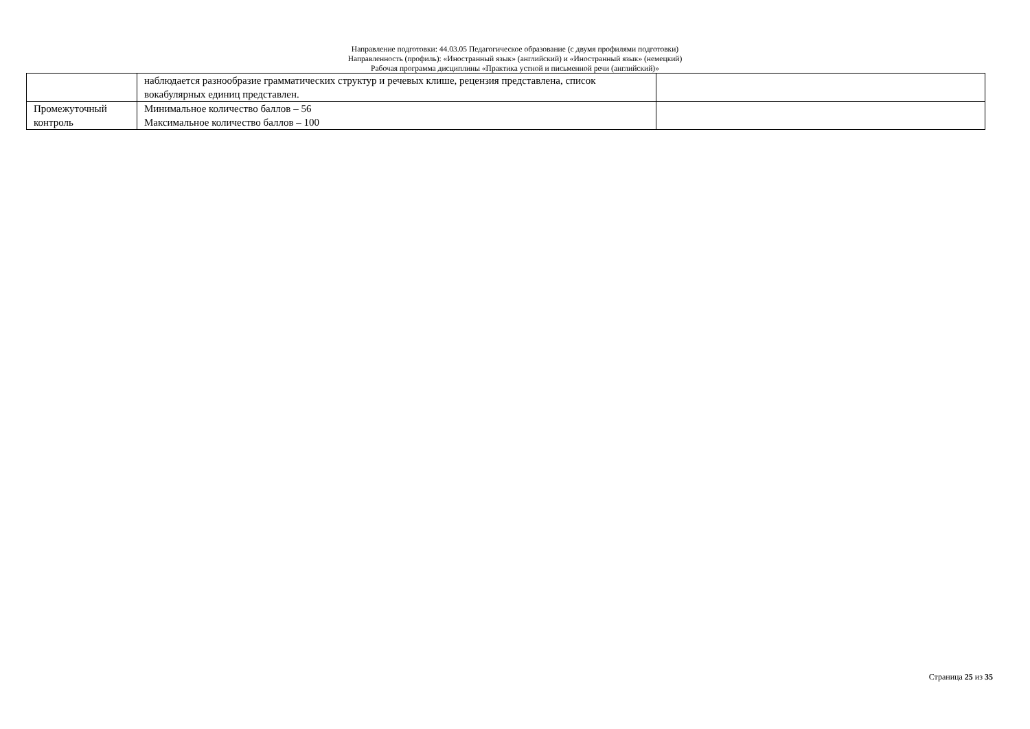Направление подготовки: 44.03.05 Педагогическое образование (с двумя профилями подготовки)
Направленность (профиль): «Иностранный язык» (английский) и «Иностранный язык» (немецкий)
Рабочая программа дисциплины «Практика устной и письменной речи (английский)»
| | наблюдается разнообразие грамматических структур и речевых клише, рецензия представлена, список вокабулярных единиц представлен. | |
| Промежуточный контроль | Минимальное количество баллов – 56 Максимальное количество баллов – 100 | |
Страница 25 из 35